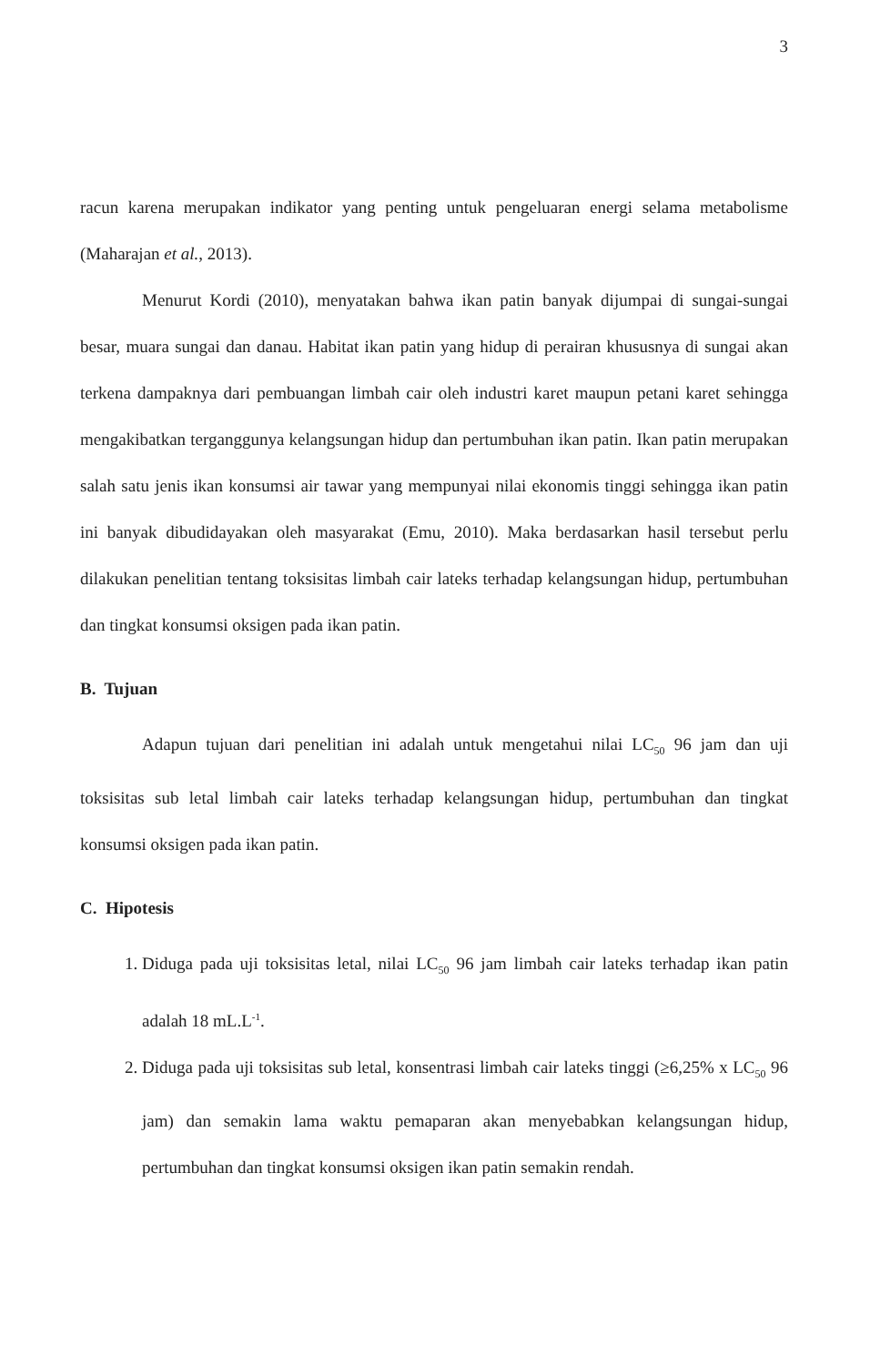3
racun karena merupakan indikator yang penting untuk pengeluaran energi selama metabolisme (Maharajan et al., 2013).
Menurut Kordi (2010), menyatakan bahwa ikan patin banyak dijumpai di sungai-sungai besar, muara sungai dan danau. Habitat ikan patin yang hidup di perairan khususnya di sungai akan terkena dampaknya dari pembuangan limbah cair oleh industri karet maupun petani karet sehingga mengakibatkan terganggunya kelangsungan hidup dan pertumbuhan ikan patin. Ikan patin merupakan salah satu jenis ikan konsumsi air tawar yang mempunyai nilai ekonomis tinggi sehingga ikan patin ini banyak dibudidayakan oleh masyarakat (Emu, 2010). Maka berdasarkan hasil tersebut perlu dilakukan penelitian tentang toksisitas limbah cair lateks terhadap kelangsungan hidup, pertumbuhan dan tingkat konsumsi oksigen pada ikan patin.
B. Tujuan
Adapun tujuan dari penelitian ini adalah untuk mengetahui nilai LC<sub>50</sub> 96 jam dan uji toksisitas sub letal limbah cair lateks terhadap kelangsungan hidup, pertumbuhan dan tingkat konsumsi oksigen pada ikan patin.
C. Hipotesis
1. Diduga pada uji toksisitas letal, nilai LC<sub>50</sub> 96 jam limbah cair lateks terhadap ikan patin adalah 18 mL.L<sup>-1</sup>.
2. Diduga pada uji toksisitas sub letal, konsentrasi limbah cair lateks tinggi (≥6,25% x LC<sub>50</sub> 96 jam) dan semakin lama waktu pemaparan akan menyebabkan kelangsungan hidup, pertumbuhan dan tingkat konsumsi oksigen ikan patin semakin rendah.